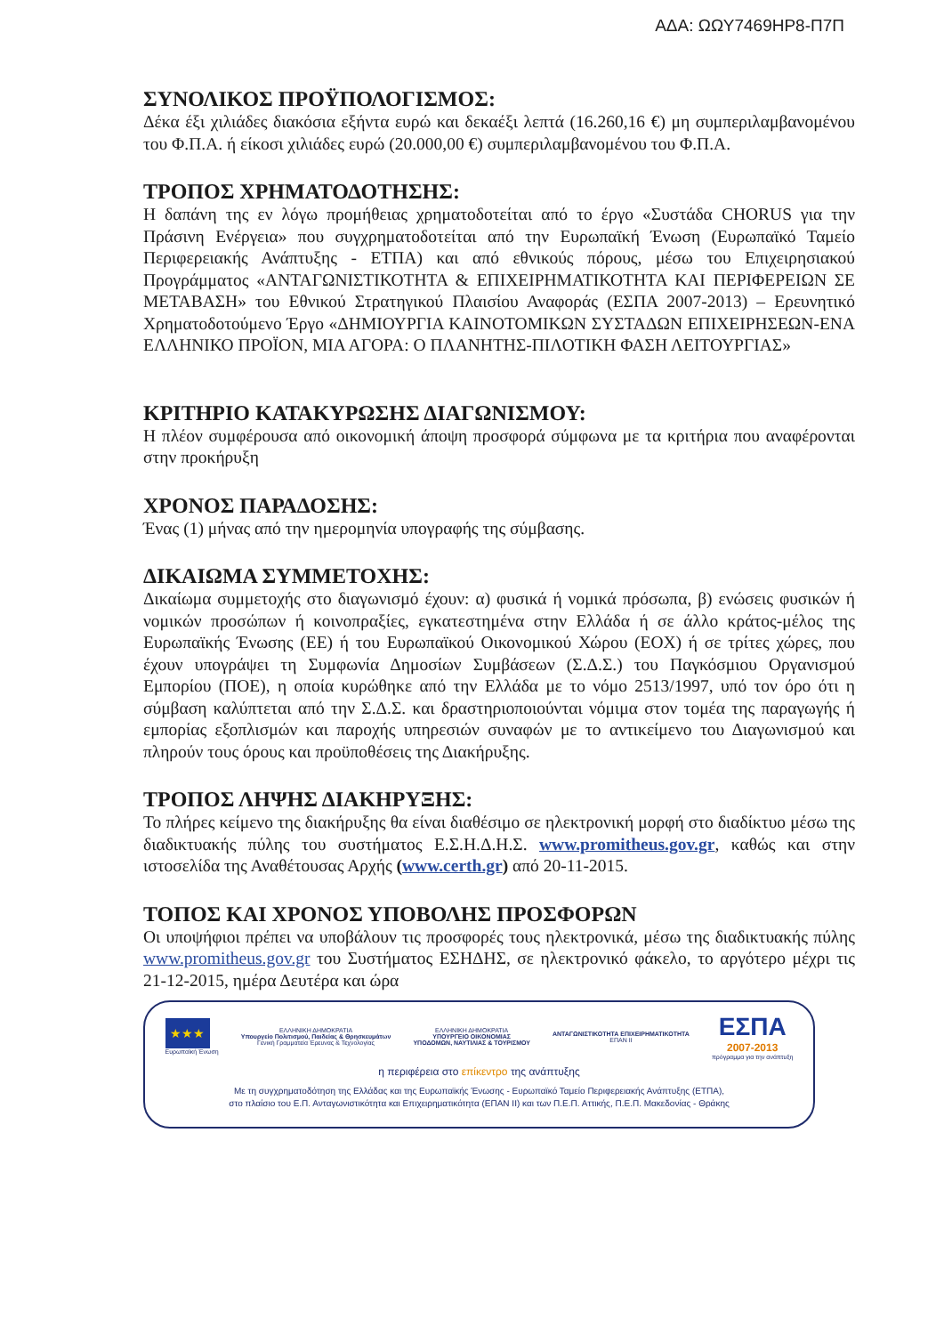ΑΔΑ: ΩΩΥ7469ΗΡ8-Π7Π
ΣΥΝΟΛΙΚΟΣ ΠΡΟΫΠΟΛΟΓΙΣΜΟΣ:
Δέκα έξι χιλιάδες διακόσια εξήντα ευρώ και δεκαέξι λεπτά (16.260,16 €) μη συμπεριλαμβανομένου του Φ.Π.Α. ή είκοσι χιλιάδες ευρώ (20.000,00 €) συμπεριλαμβανομένου του Φ.Π.Α.
ΤΡΟΠΟΣ ΧΡΗΜΑΤΟΔΟΤΗΣΗΣ:
Η δαπάνη της εν λόγω προμήθειας χρηματοδοτείται από το έργο «Συστάδα CHORUS για την Πράσινη Ενέργεια» που συγχρηματοδοτείται από την Ευρωπαϊκή Ένωση (Ευρωπαϊκό Ταμείο Περιφερειακής Ανάπτυξης - ΕΤΠΑ) και από εθνικούς πόρους, μέσω του Επιχειρησιακού Προγράμματος «ΑΝΤΑΓΩΝΙΣΤΙΚΟΤΗΤΑ & ΕΠΙΧΕΙΡΗΜΑΤΙΚΟΤΗΤΑ ΚΑΙ ΠΕΡΙΦΕΡΕΙΩΝ ΣΕ ΜΕΤΑΒΑΣΗ» του Εθνικού Στρατηγικού Πλαισίου Αναφοράς (ΕΣΠΑ 2007-2013) – Ερευνητικό Χρηματοδοτούμενο Έργο «ΔΗΜΙΟΥΡΓΙΑ ΚΑΙΝΟΤΟΜΙΚΩΝ ΣΥΣΤΑΔΩΝ ΕΠΙΧΕΙΡΗΣΕΩΝ-ΕΝΑ ΕΛΛΗΝΙΚΟ ΠΡΟΪΟΝ, ΜΙΑ ΑΓΟΡΑ: Ο ΠΛΑΝΗΤΗΣ-ΠΙΛΟΤΙΚΗ ΦΑΣΗ ΛΕΙΤΟΥΡΓΙΑΣ»
ΚΡΙΤΗΡΙΟ ΚΑΤΑΚΥΡΩΣΗΣ ΔΙΑΓΩΝΙΣΜΟΥ:
Η πλέον συμφέρουσα από οικονομική άποψη προσφορά σύμφωνα με τα κριτήρια που αναφέρονται στην προκήρυξη
ΧΡΟΝΟΣ ΠΑΡΑΔΟΣΗΣ:
Ένας (1) μήνας από την ημερομηνία υπογραφής της σύμβασης.
ΔΙΚΑΙΩΜΑ ΣΥΜΜΕΤΟΧΗΣ:
Δικαίωμα συμμετοχής στο διαγωνισμό έχουν: α) φυσικά ή νομικά πρόσωπα, β) ενώσεις φυσικών ή νομικών προσώπων ή κοινοπραξίες, εγκατεστημένα στην Ελλάδα ή σε άλλο κράτος-μέλος της Ευρωπαϊκής Ένωσης (ΕΕ) ή του Ευρωπαϊκού Οικονομικού Χώρου (ΕΟΧ) ή σε τρίτες χώρες, που έχουν υπογράψει τη Συμφωνία Δημοσίων Συμβάσεων (Σ.Δ.Σ.) του Παγκόσμιου Οργανισμού Εμπορίου (ΠΟΕ), η οποία κυρώθηκε από την Ελλάδα με το νόμο 2513/1997, υπό τον όρο ότι η σύμβαση καλύπτεται από την Σ.Δ.Σ. και δραστηριοποιούνται νόμιμα στον τομέα της παραγωγής ή εμπορίας εξοπλισμών και παροχής υπηρεσιών συναφών με το αντικείμενο του Διαγωνισμού και πληρούν τους όρους και προϋποθέσεις της Διακήρυξης.
ΤΡΟΠΟΣ ΛΗΨΗΣ ΔΙΑΚΗΡΥΞΗΣ:
Το πλήρες κείμενο της διακήρυξης θα είναι διαθέσιμο σε ηλεκτρονική μορφή στο διαδίκτυο μέσω της διαδικτυακής πύλης του συστήματος Ε.Σ.Η.Δ.Η.Σ. www.promitheus.gov.gr, καθώς και στην ιστοσελίδα της Αναθέτουσας Αρχής (www.certh.gr) από 20-11-2015.
ΤΟΠΟΣ ΚΑΙ ΧΡΟΝΟΣ ΥΠΟΒΟΛΗΣ ΠΡΟΣΦΟΡΩΝ
Οι υποψήφιοι πρέπει να υποβάλουν τις προσφορές τους ηλεκτρονικά, μέσω της διαδικτυακής πύλης www.promitheus.gov.gr του Συστήματος ΕΣΗΔΗΣ, σε ηλεκτρονικό φάκελο, το αργότερο μέχρι τις 21-12-2015, ημέρα Δευτέρα και ώρα
★★★
Ευρωπαϊκή Ένωση
ΕΛΛΗΝΙΚΗ ΔΗΜΟΚΡΑΤΙΑ
Υπουργείο Πολιτισμού, Παιδείας & Θρησκευμάτων
Γενική Γραμματεία Έρευνας & Τεχνολογίας
ΕΛΛΗΝΙΚΗ ΔΗΜΟΚΡΑΤΙΑ
ΥΠΟΥΡΓΕΙΟ ΟΙΚΟΝΟΜΙΑΣ
ΥΠΟΔΟΜΩΝ, ΝΑΥΤΙΛΙΑΣ & ΤΟΥΡΙΣΜΟΥ
ΑΝΤΑΓΩΝΙΣΤΙΚΟΤΗΤΑ ΕΠΙΧΕΙΡΗΜΑΤΙΚΟΤΗΤΑ
ΕΠΑΝ ΙΙ
ΕΣΠΑ
2007-2013
πρόγραμμα για την ανάπτυξη
η περιφέρεια στο επίκεντρο της ανάπτυξης
Με τη συγχρηματοδότηση της Ελλάδας και της Ευρωπαϊκής Ένωσης - Ευρωπαϊκό Ταμείο Περιφερειακής Ανάπτυξης (ΕΤΠΑ),
στο πλαίσιο του Ε.Π. Ανταγωνιστικότητα και Επιχειρηματικότητα (ΕΠΑΝ ΙΙ) και των Π.Ε.Π. Αττικής, Π.Ε.Π. Μακεδονίας - Θράκης